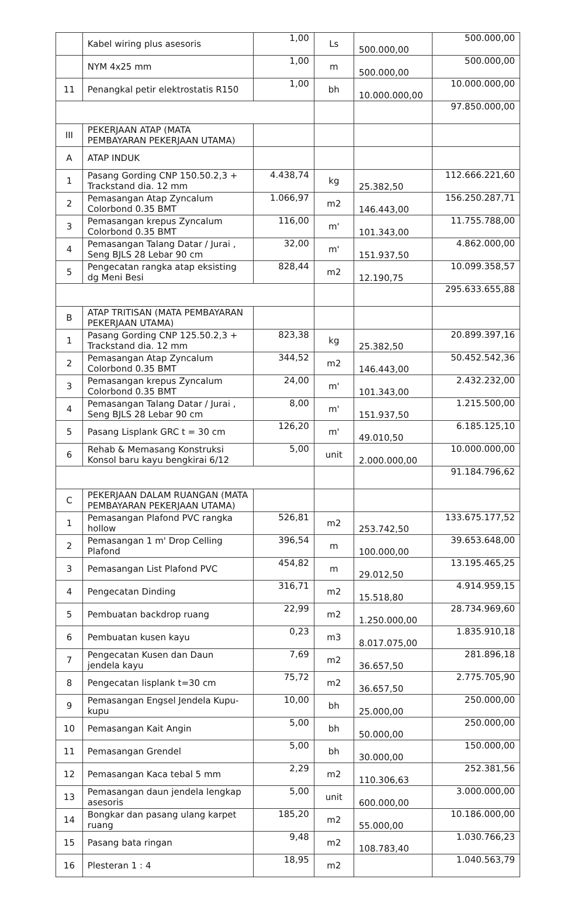| | Kabel wiring plus asesoris | 1,00 | Ls | 500.000,00 | 500.000,00 |
| | NYM 4x25 mm | 1,00 | m | 500.000,00 | 500.000,00 |
| 11 | Penangkal petir elektrostatis R150 | 1,00 | bh | 10.000.000,00 | 10.000.000,00 |
| | | | | | 97.850.000,00 |
| III | PEKERJAAN ATAP (MATA PEMBAYARAN PEKERJAAN UTAMA) | | | | |
| A | ATAP INDUK | | | | |
| 1 | Pasang Gording CNP 150.50.2,3 + Trackstand dia. 12 mm | 4.438,74 | kg | 25.382,50 | 112.666.221,60 |
| 2 | Pemasangan Atap Zyncalum Colorbond 0.35 BMT | 1.066,97 | m2 | 146.443,00 | 156.250.287,71 |
| 3 | Pemasangan krepus Zyncalum Colorbond 0.35 BMT | 116,00 | m' | 101.343,00 | 11.755.788,00 |
| 4 | Pemasangan Talang Datar / Jurai , Seng BJLS 28 Lebar 90 cm | 32,00 | m' | 151.937,50 | 4.862.000,00 |
| 5 | Pengecatan rangka atap eksisting dg Meni Besi | 828,44 | m2 | 12.190,75 | 10.099.358,57 |
| | | | | | 295.633.655,88 |
| B | ATAP TRITISAN (MATA PEMBAYARAN PEKERJAAN UTAMA) | | | | |
| 1 | Pasang Gording CNP 125.50.2,3 + Trackstand dia. 12 mm | 823,38 | kg | 25.382,50 | 20.899.397,16 |
| 2 | Pemasangan Atap Zyncalum Colorbond 0.35 BMT | 344,52 | m2 | 146.443,00 | 50.452.542,36 |
| 3 | Pemasangan krepus Zyncalum Colorbond 0.35 BMT | 24,00 | m' | 101.343,00 | 2.432.232,00 |
| 4 | Pemasangan Talang Datar / Jurai , Seng BJLS 28 Lebar 90 cm | 8,00 | m' | 151.937,50 | 1.215.500,00 |
| 5 | Pasang Lisplank GRC t = 30 cm | 126,20 | m' | 49.010,50 | 6.185.125,10 |
| 6 | Rehab & Memasang Konstruksi Konsol baru kayu bengkirai 6/12 | 5,00 | unit | 2.000.000,00 | 10.000.000,00 |
| | | | | | 91.184.796,62 |
| C | PEKERJAAN DALAM RUANGAN (MATA PEMBAYARAN PEKERJAAN UTAMA) | | | | |
| 1 | Pemasangan Plafond PVC rangka hollow | 526,81 | m2 | 253.742,50 | 133.675.177,52 |
| 2 | Pemasangan 1 m' Drop Celling Plafond | 396,54 | m | 100.000,00 | 39.653.648,00 |
| 3 | Pemasangan List Plafond PVC | 454,82 | m | 29.012,50 | 13.195.465,25 |
| 4 | Pengecatan Dinding | 316,71 | m2 | 15.518,80 | 4.914.959,15 |
| 5 | Pembuatan backdrop ruang | 22,99 | m2 | 1.250.000,00 | 28.734.969,60 |
| 6 | Pembuatan kusen kayu | 0,23 | m3 | 8.017.075,00 | 1.835.910,18 |
| 7 | Pengecatan Kusen dan Daun jendela kayu | 7,69 | m2 | 36.657,50 | 281.896,18 |
| 8 | Pengecatan lisplank t=30 cm | 75,72 | m2 | 36.657,50 | 2.775.705,90 |
| 9 | Pemasangan Engsel Jendela Kupu-kupu | 10,00 | bh | 25.000,00 | 250.000,00 |
| 10 | Pemasangan Kait Angin | 5,00 | bh | 50.000,00 | 250.000,00 |
| 11 | Pemasangan Grendel | 5,00 | bh | 30.000,00 | 150.000,00 |
| 12 | Pemasangan Kaca tebal 5 mm | 2,29 | m2 | 110.306,63 | 252.381,56 |
| 13 | Pemasangan daun jendela lengkap asesoris | 5,00 | unit | 600.000,00 | 3.000.000,00 |
| 14 | Bongkar dan pasang ulang karpet ruang | 185,20 | m2 | 55.000,00 | 10.186.000,00 |
| 15 | Pasang bata ringan | 9,48 | m2 | 108.783,40 | 1.030.766,23 |
| 16 | Plesteran 1 : 4 | 18,95 | m2 | | 1.040.563,79 |